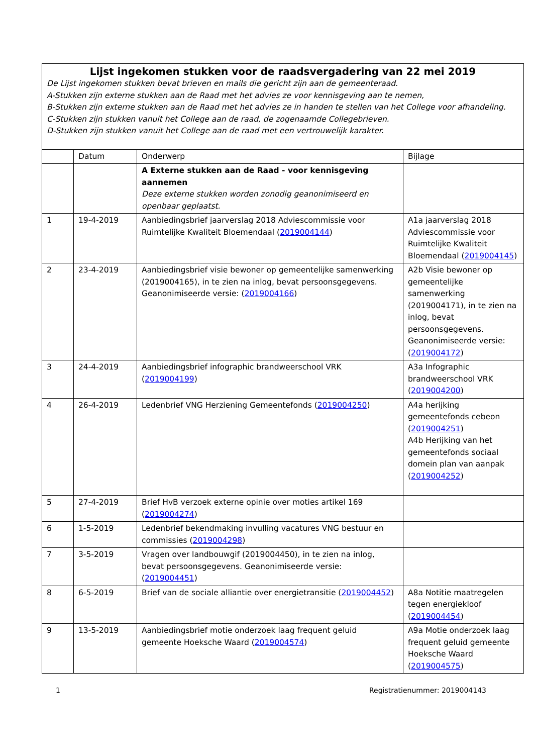| Lijst ingekomen stukken voor de raadsvergadering van 22 mei 2019 De Lijst ingekomen stukken bevat brieven en mails die gericht zijn aan de gemeenteraad. A-Stukken zijn externe stukken aan de Raad met het advies ze voor kennisgeving aan te nemen, B-Stukken zijn externe stukken aan de Raad met het advies ze in handen te stellen van het College voor afhandeling. C-Stukken zijn stukken vanuit het College aan de raad, de zogenaamde Collegebrieven. D-Stukken zijn stukken vanuit het College aan de raad met een vertrouwelijk karakter. | | | |
| | Datum | Onderwerp | Bijlage |
| | | A Externe stukken aan de Raad - voor kennisgeving aannemen Deze externe stukken worden zonodig geanonimiseerd en openbaar geplaatst. | |
| 1 | 19-4-2019 | Aanbiedingsbrief jaarverslag 2018 Adviescommissie voor Ruimtelijke Kwaliteit Bloemendaal ( 2019004144 ) | A1a jaarverslag 2018 Adviescommissie voor Ruimtelijke Kwaliteit Bloemendaal ( 2019004145 ) |
| 2 | 23-4-2019 | Aanbiedingsbrief visie bewoner op gemeentelijke samenwerking (2019004165), in te zien na inlog, bevat persoonsgegevens. Geanonimiseerde versie: ( 2019004166 ) | A2b Visie bewoner op gemeentelijke samenwerking (2019004171), in te zien na inlog, bevat persoonsgegevens. Geanonimiseerde versie: ( 2019004172 ) |
| 3 | 24-4-2019 | Aanbiedingsbrief infographic brandweerschool VRK ( 2019004199 ) | A3a Infographic brandweerschool VRK ( 2019004200 ) |
| 4 | 26-4-2019 | Ledenbrief VNG Herziening Gemeentefonds ( 2019004250 ) | A4a herijking gemeentefonds cebeon ( 2019004251 ) A4b Herijking van het gemeentefonds sociaal domein plan van aanpak ( 2019004252 ) |
| 5 | 27-4-2019 | Brief HvB verzoek externe opinie over moties artikel 169 ( 2019004274 ) | |
| 6 | 1-5-2019 | Ledenbrief bekendmaking invulling vacatures VNG bestuur en commissies ( 2019004298 ) | |
| 7 | 3-5-2019 | Vragen over landbouwgif (2019004450), in te zien na inlog, bevat persoonsgegevens. Geanonimiseerde versie: ( 2019004451 ) | |
| 8 | 6-5-2019 | Brief van de sociale alliantie over energietransitie ( 2019004452 ) | A8a Notitie maatregelen tegen energiekloof ( 2019004454 ) |
| 9 | 13-5-2019 | Aanbiedingsbrief motie onderzoek laag frequent geluid gemeente Hoeksche Waard ( 2019004574 ) | A9a Motie onderzoek laag frequent geluid gemeente Hoeksche Waard ( 2019004575 ) |
1 Registratienummer: 2019004143